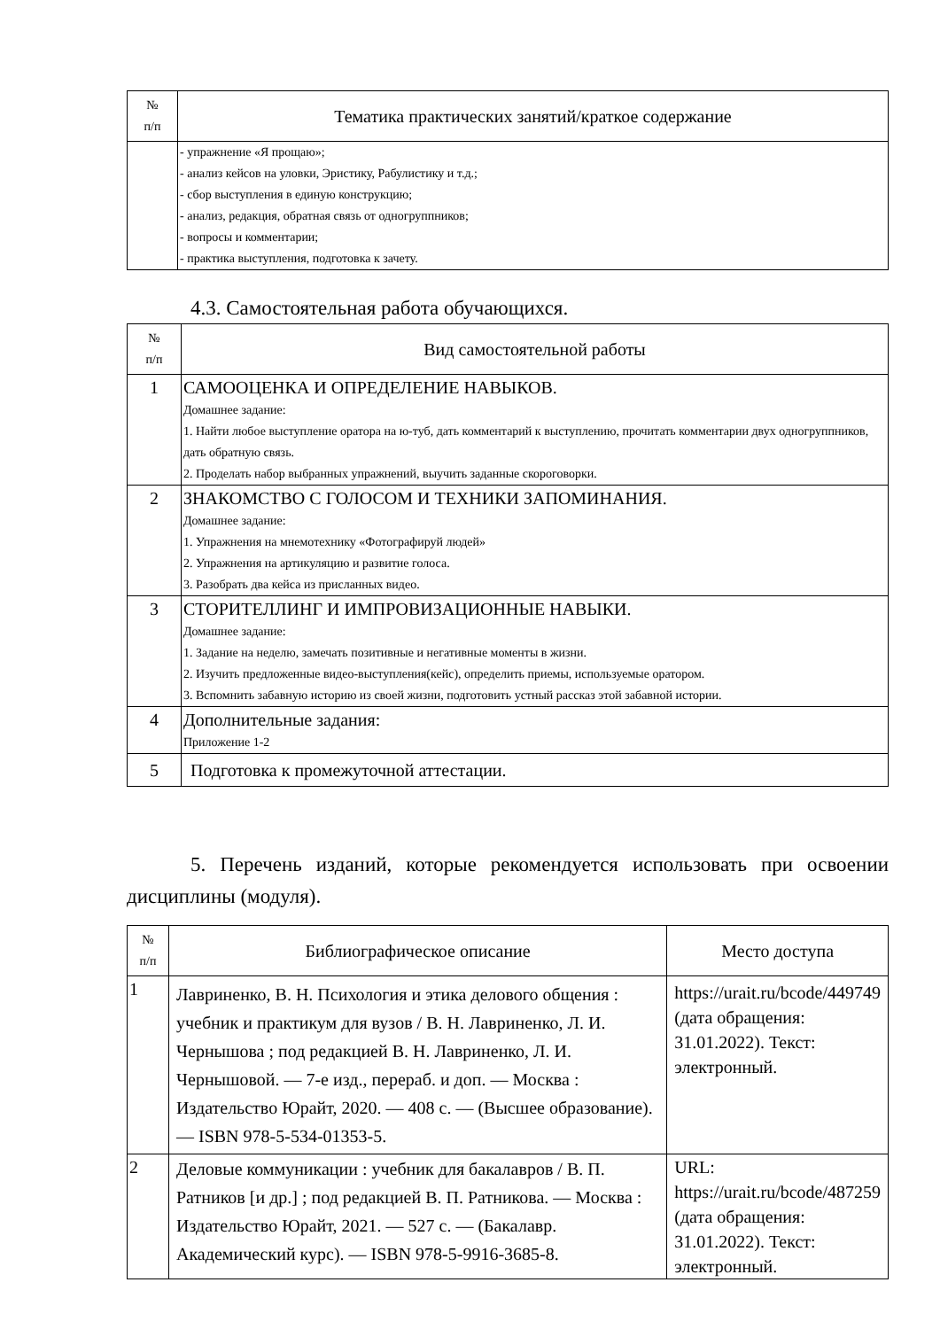| № п/п | Тематика практических занятий/краткое содержание |
| --- | --- |
| | - упражнение «Я прощаю»; - анализ кейсов на уловки, Эристику, Рабулистику и т.д.; - сбор выступления в единую конструкцию; - анализ, редакция, обратная связь от одногруппников; - вопросы и комментарии; - практика выступления, подготовка к зачету. |
4.3. Самостоятельная работа обучающихся.
| № п/п | Вид самостоятельной работы |
| --- | --- |
| 1 | САМООЦЕНКА И ОПРЕДЕЛЕНИЕ НАВЫКОВ. Домашнее задание: 1. Найти любое выступление оратора на ю-туб, дать комментарий к выступлению, прочитать комментарии двух одногруппников, дать обратную связь. 2. Проделать набор выбранных упражнений, выучить заданные скороговорки. |
| 2 | ЗНАКОМСТВО С ГОЛОСОМ И ТЕХНИКИ ЗАПОМИНАНИЯ. Домашнее задание: 1. Упражнения на мнемотехнику «Фотографируй людей» 2. Упражнения на артикуляцию и развитие голоса. 3. Разобрать два кейса из присланных видео. |
| 3 | СТОРИТЕЛЛИНГ И ИМПРОВИЗАЦИОННЫЕ НАВЫКИ. Домашнее задание: 1. Задание на неделю, замечать позитивные и негативные моменты в жизни. 2. Изучить предложенные видео-выступления(кейс), определить приемы, используемые оратором. 3. Вспомнить забавную историю из своей жизни, подготовить устный рассказ этой забавной истории. |
| 4 | Дополнительные задания: Приложение 1-2 |
| 5 | Подготовка к промежуточной аттестации. |
5. Перечень изданий, которые рекомендуется использовать при освоении дисциплины (модуля).
| № п/п | Библиографическое описание | Место доступа |
| --- | --- | --- |
| 1 | Лавриненко, В. Н. Психология и этика делового общения : учебник и практикум для вузов / В. Н. Лавриненко, Л. И. Чернышова ; под редакцией В. Н. Лавриненко, Л. И. Чернышовой. — 7-е изд., перераб. и доп. — Москва : Издательство Юрайт, 2020. — 408 с. — (Высшее образование). — ISBN 978-5-534-01353-5. | https://urait.ru/bcode/449749 (дата обращения: 31.01.2022). Текст: электронный. |
| 2 | Деловые коммуникации : учебник для бакалавров / В. П. Ратников [и др.] ; под редакцией В. П. Ратникова. — Москва : Издательство Юрайт, 2021. — 527 с. — (Бакалавр. Академический курс). — ISBN 978-5-9916-3685-8. | URL: https://urait.ru/bcode/487259 (дата обращения: 31.01.2022). Текст: электронный. |